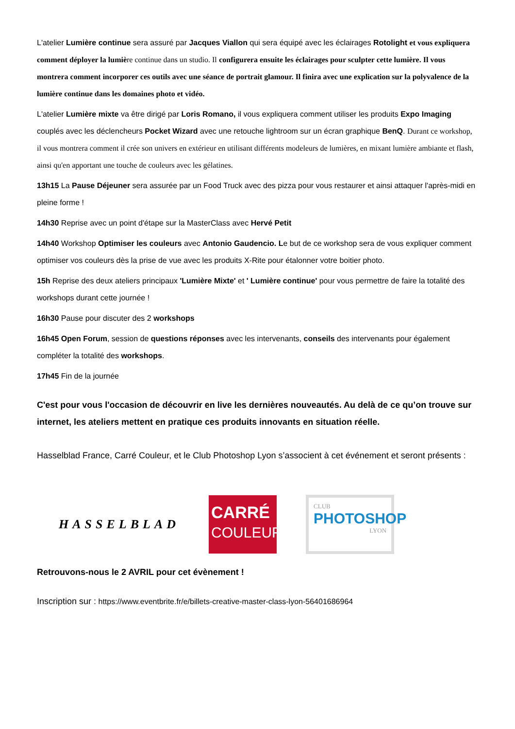L'atelier Lumière continue sera assuré par Jacques Viallon qui sera équipé avec les éclairages Rotolight et vous expliquera comment déployer la lumiè re continue dans un studio. Il configurera ensuite les éclairages pour sculpter cette lumière. Il vous montrera comment incorporer ces outils avec une séance de portrait glamour. Il finira avec une explication sur la polyvalence de la lumière continue dans les domaines photo et vidéo.
L'atelier Lumière mixte va être dirigé par Loris Romano, il vous expliquera comment utiliser les produits Expo Imaging couplés avec les déclencheurs Pocket Wizard avec une retouche lightroom sur un écran graphique BenQ. Durant ce workshop, il vous montrera comment il crée son univers en extérieur en utilisant différents modeleurs de lumières, en mixant lumière ambiante et flash, ainsi qu'en apportant une touche de couleurs avec les gélatines.
13h15 La Pause Déjeuner sera assurée par un Food Truck avec des pizza pour vous restaurer et ainsi attaquer l'après-midi en pleine forme !
14h30 Reprise avec un point d'étape sur la MasterClass avec Hervé Petit
14h40 Workshop Optimiser les couleurs avec Antonio Gaudencio. Le but de ce workshop sera de vous expliquer comment optimiser vos couleurs dès la prise de vue avec les produits X-Rite pour étalonner votre boitier photo.
15h Reprise des deux ateliers principaux 'Lumière Mixte' et ' Lumière continue' pour vous permettre de faire la totalité des workshops durant cette journée !
16h30 Pause pour discuter des 2 workshops
16h45 Open Forum, session de questions réponses avec les intervenants, conseils des intervenants pour également compléter la totalité des workshops.
17h45 Fin de la journée
C'est pour vous l'occasion de découvrir en live les dernières nouveautés. Au delà de ce qu’on trouve sur internet, les ateliers mettent en pratique ces produits innovants en situation réelle.
Hasselblad France, Carré Couleur, et le Club Photoshop Lyon s’associent à cet événement et seront présents :
HASSELBLAD
CARRÉ
COULEUR
CLUB
PHOTOSHOP
LYON
Retrouvons-nous le 2 AVRIL pour cet évènement !
Inscription sur : https://www.eventbrite.fr/e/billets-creative-master-class-lyon-56401686964